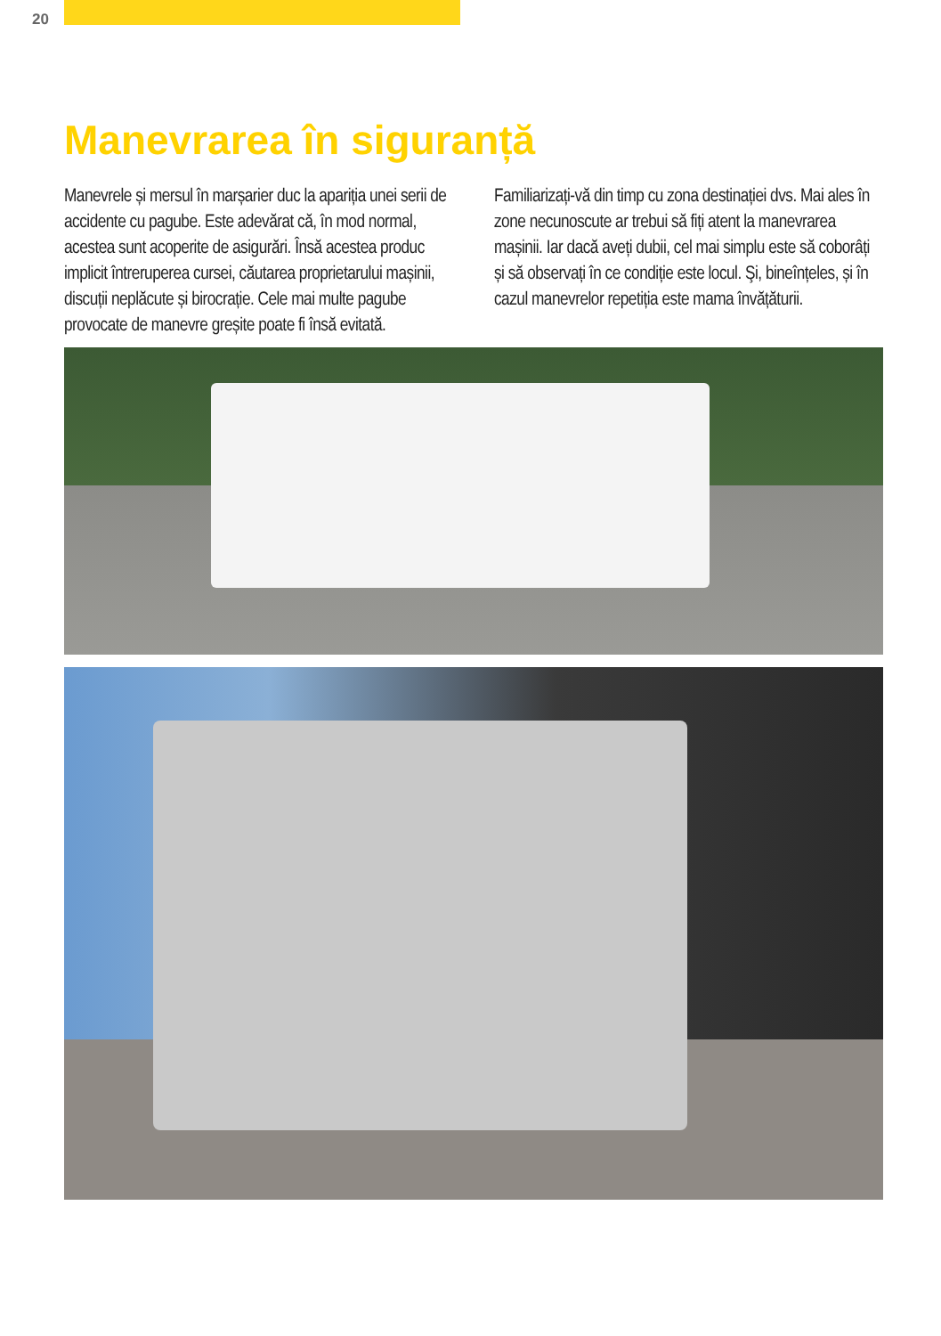20
Manevrarea în siguranță
Manevrele și mersul în marșarier duc la apariția unei serii de accidente cu pagube. Este adevărat că, în mod normal, acestea sunt acoperite de asigurări. Însă acestea produc implicit întreru­perea cursei, căutarea proprietarului mașinii, discuții neplăcute și birocrație. Cele mai multe pagube provocate de manevre greșite poate fi însă evitată.
Familiarizați-vă din timp cu zona destinației dvs. Mai ales în zone necunoscute ar trebui să fiți atent la manevrarea mașinii. Iar dacă aveți dubii, cel mai simplu este să coborâți și să observați în ce condiție este locul. Şi, bineînțeles, și în cazul manevrelor repetiția este mama învățăturii.